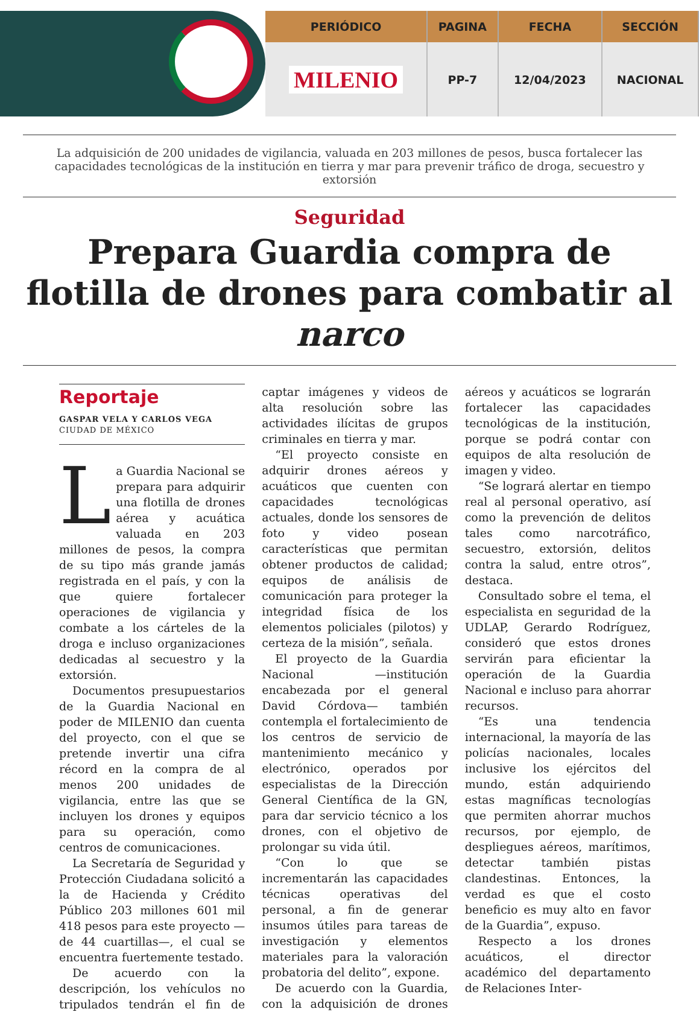| PERIÓDICO | PAGINA | FECHA | SECCIÓN |
| --- | --- | --- | --- |
| MILENIO | PP-7 | 12/04/2023 | NACIONAL |
La adquisición de 200 unidades de vigilancia, valuada en 203 millones de pesos, busca fortalecer las capacidades tecnológicas de la institución en tierra y mar para prevenir tráfico de droga, secuestro y extorsión
Seguridad
Prepara Guardia compra de flotilla de drones para combatir al narco
Reportaje
GASPAR VELA Y CARLOS VEGA
CIUDAD DE MÉXICO
La Guardia Nacional se prepara para adquirir una flotilla de drones aérea y acuática valuada en 203 millones de pesos, la compra de su tipo más grande jamás registrada en el país, y con la que quiere fortalecer operaciones de vigilancia y combate a los cárteles de la droga e incluso organizaciones dedicadas al secuestro y la extorsión.
Documentos presupuestarios de la Guardia Nacional en poder de MILENIO dan cuenta del proyecto, con el que se pretende invertir una cifra récord en la compra de al menos 200 unidades de vigilancia, entre las que se incluyen los drones y equipos para su operación, como centros de comunicaciones.
La Secretaría de Seguridad y Protección Ciudadana solicitó a la de Hacienda y Crédito Público 203 millones 601 mil 418 pesos para este proyecto —de 44 cuartillas—, el cual se encuentra fuertemente testado.
De acuerdo con la descripción, los vehículos no tripulados tendrán el fin de captar imágenes y videos de alta resolución sobre las actividades ilícitas de grupos criminales en tierra y mar.
“El proyecto consiste en adquirir drones aéreos y acuáticos que cuenten con capacidades tecnológicas actuales, donde los sensores de foto y video posean características que permitan obtener productos de calidad; equipos de análisis de comunicación para proteger la integridad física de los elementos policiales (pilotos) y certeza de la misión”, señala.
El proyecto de la Guardia Nacional —institución encabezada por el general David Córdova— también contempla el fortalecimiento de los centros de servicio de mantenimiento mecánico y electrónico, operados por especialistas de la Dirección General Científica de la GN, para dar servicio técnico a los drones, con el objetivo de prolongar su vida útil.
“Con lo que se incrementarán las capacidades técnicas operativas del personal, a fin de generar insumos útiles para tareas de investigación y elementos materiales para la valoración probatoria del delito”, expone.
De acuerdo con la Guardia, con la adquisición de drones aéreos y acuáticos se lograrán fortalecer las capacidades tecnológicas de la institución, porque se podrá contar con equipos de alta resolución de imagen y video.
“Se logrará alertar en tiempo real al personal operativo, así como la prevención de delitos tales como narcotráfico, secuestro, extorsión, delitos contra la salud, entre otros”, destaca.
Consultado sobre el tema, el especialista en seguridad de la UDLAP, Gerardo Rodríguez, consideró que estos drones servirán para eficientar la operación de la Guardia Nacional e incluso para ahorrar recursos.
“Es una tendencia internacional, la mayoría de las policías nacionales, locales inclusive los ejércitos del mundo, están adquiriendo estas magníficas tecnologías que permiten ahorrar muchos recursos, por ejemplo, de despliegues aéreos, marítimos, detectar también pistas clandestinas. Entonces, la verdad es que el costo beneficio es muy alto en favor de la Guardia”, expuso.
Respecto a los drones acuáticos, el director académico del departamento de Relaciones Inter-